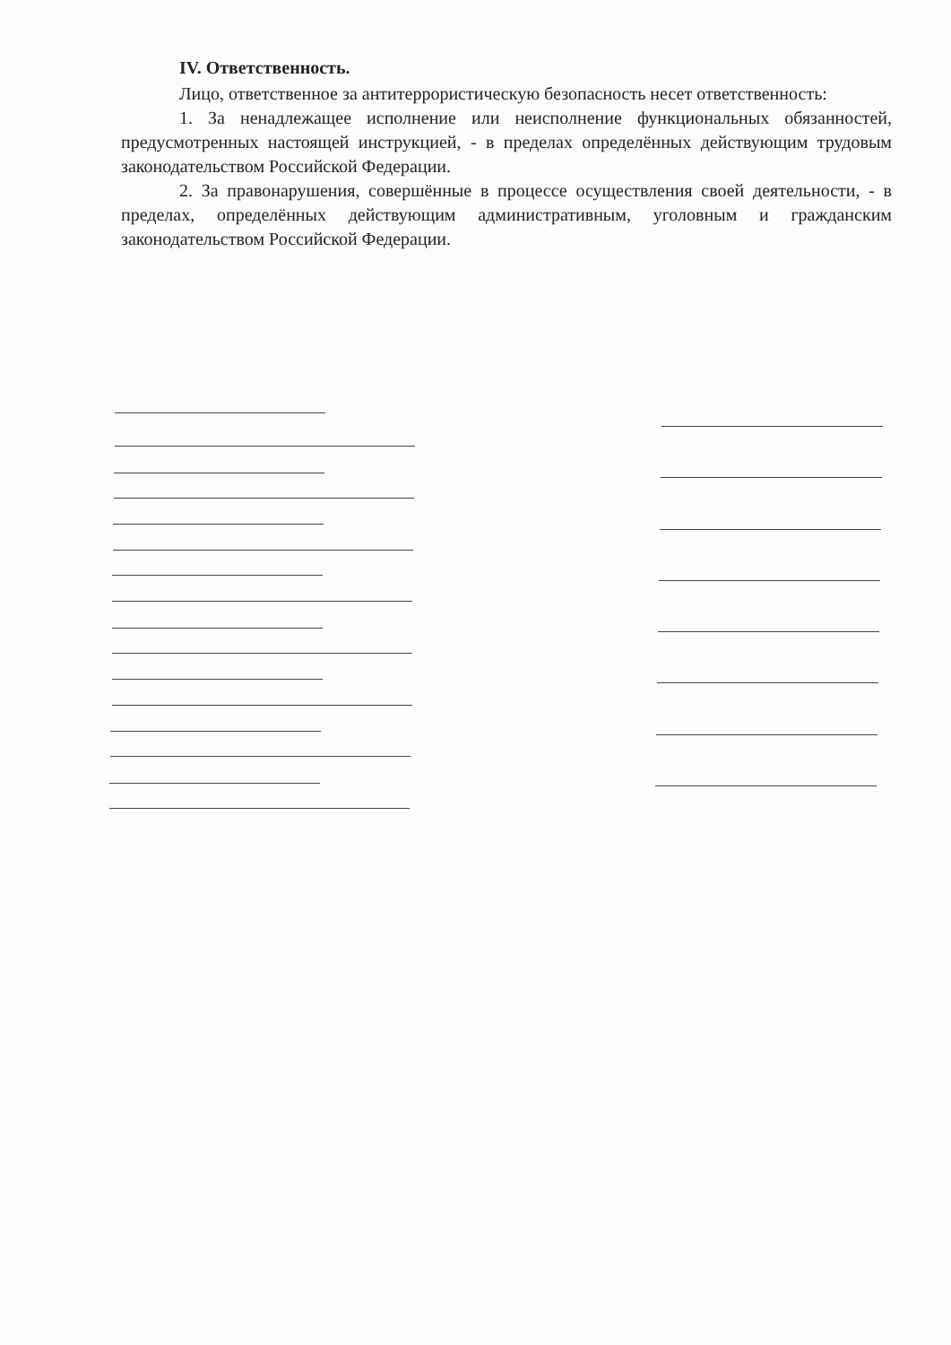IV. Ответственность.
Лицо, ответственное за антитеррористическую безопасность несет ответственность:
1. За ненадлежащее исполнение или неисполнение функциональных обязанностей, предусмотренных настоящей инструкцией, - в пределах определённых действующим трудовым законодательством Российской Федерации.
2. За правонарушения, совершённые в процессе осуществления своей деятельности, - в пределах, определённых действующим административным, уголовным и гражданским законодательством Российской Федерации.